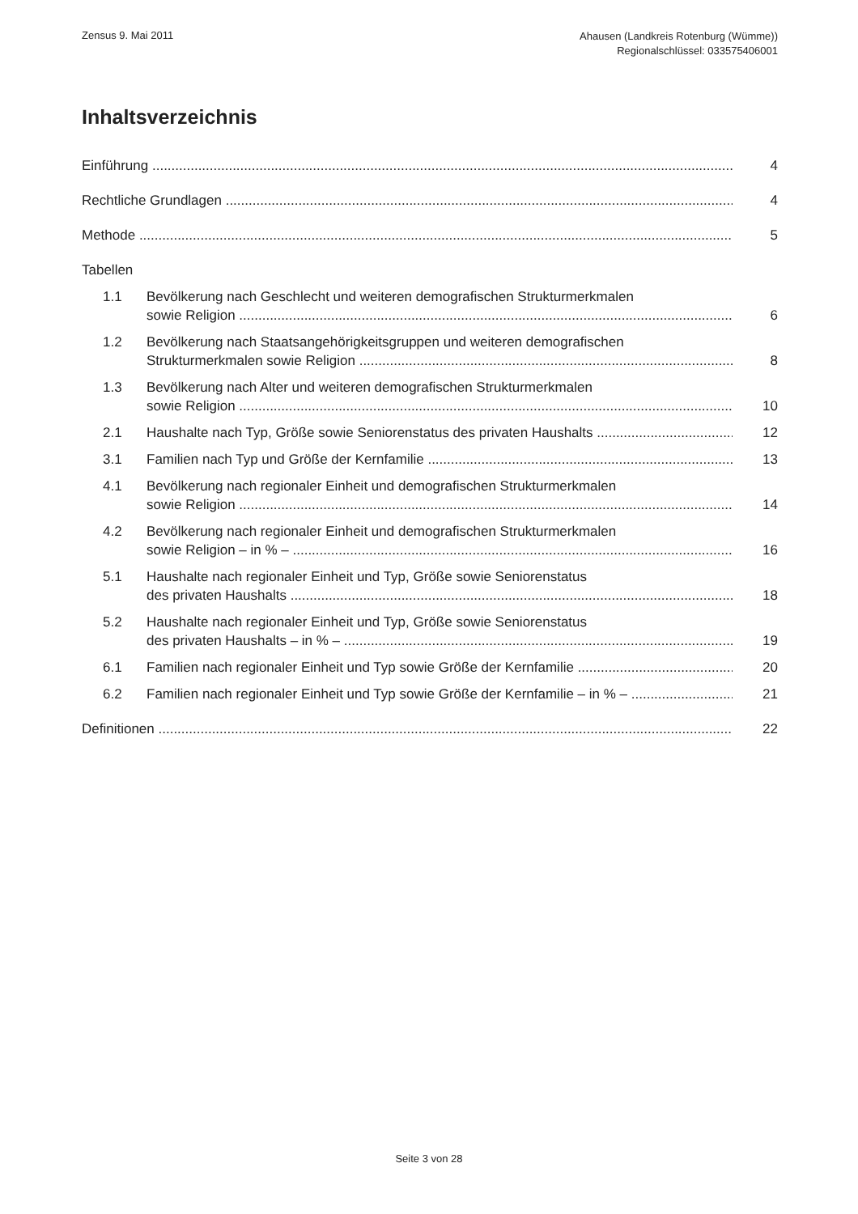Zensus 9. Mai 2011
Ahausen (Landkreis Rotenburg (Wümme))
Regionalschlüssel: 033575406001
Inhaltsverzeichnis
Einführung
4
Rechtliche Grundlagen
4
Methode
5
Tabellen
1.1
Bevölkerung nach Geschlecht und weiteren demografischen Strukturmerkmalen
sowie Religion
6
1.2
Bevölkerung nach Staatsangehörigkeitsgruppen und weiteren demografischen
Strukturmerkmalen sowie Religion
8
1.3
Bevölkerung nach Alter und weiteren demografischen Strukturmerkmalen
sowie Religion
10
2.1
Haushalte nach Typ, Größe sowie Seniorenstatus des privaten Haushalts
12
3.1
Familien nach Typ und Größe der Kernfamilie
13
4.1
Bevölkerung nach regionaler Einheit und demografischen Strukturmerkmalen
sowie Religion
14
4.2
Bevölkerung nach regionaler Einheit und demografischen Strukturmerkmalen
sowie Religion – in % –
16
5.1
Haushalte nach regionaler Einheit und Typ, Größe sowie Seniorenstatus
des privaten Haushalts
18
5.2
Haushalte nach regionaler Einheit und Typ, Größe sowie Seniorenstatus
des privaten Haushalts – in % –
19
6.1
Familien nach regionaler Einheit und Typ sowie Größe der Kernfamilie
20
6.2
Familien nach regionaler Einheit und Typ sowie Größe der Kernfamilie – in % –
21
Definitionen
22
Seite 3 von 28